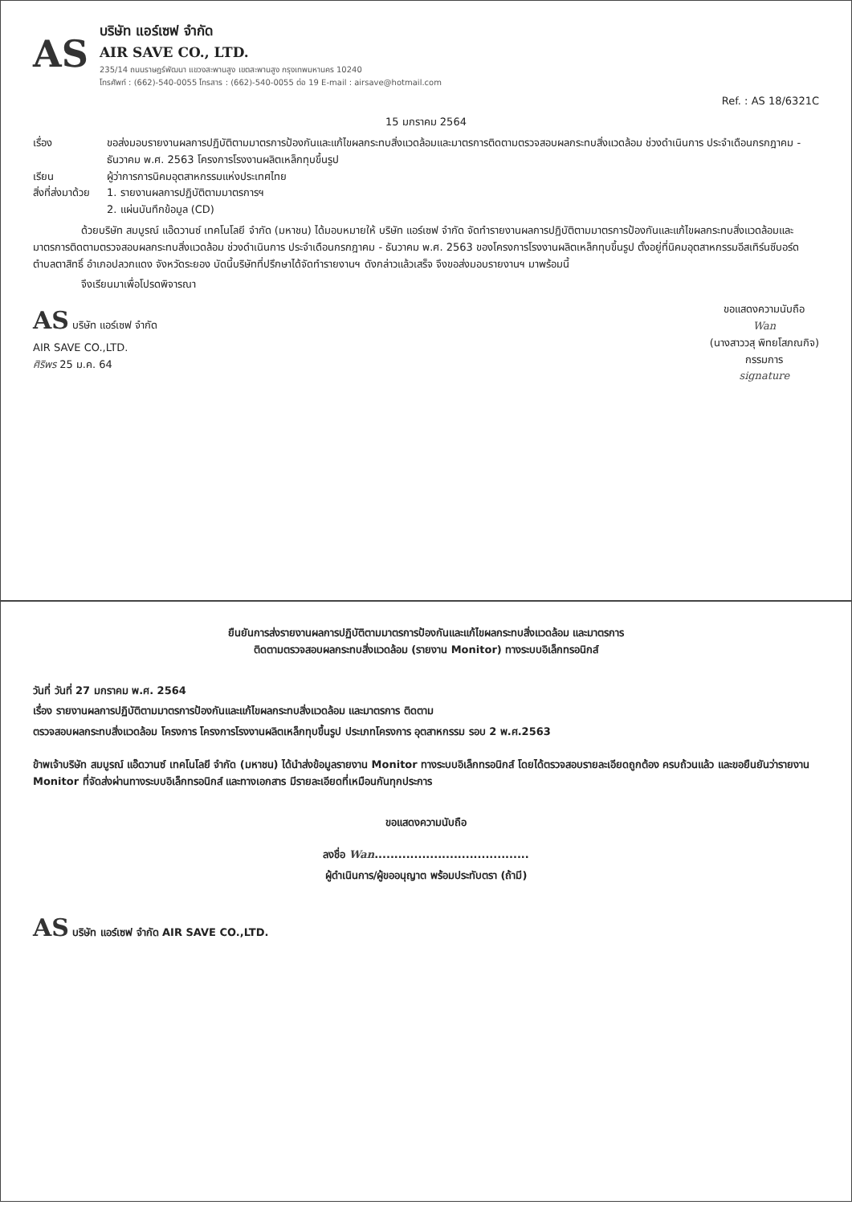AS
บริษัท แอร์เซฟ จำกัด
AIR SAVE CO., LTD.
235/14 ถนนราษฎร์พัฒนา แขวงสะพานสูง เขตสะพานสูง กรุงเทพมหานคร 10240
โทรศัพท์ : (662)-540-0055 โทรสาร : (662)-540-0055 ต่อ 19 E-mail : airsave@hotmail.com
Ref. : AS 18/6321C
15 มกราคม 2564
เรื่อง ขอส่งมอบรายงานผลการปฏิบัติตามมาตรการป้องกันและแก้ไขผลกระทบสิ่งแวดล้อมและมาตรการติดตามตรวจสอบผลกระทบสิ่งแวดล้อม ช่วงดำเนินการ ประจำเดือนกรกฎาคม - ธันวาคม พ.ศ. 2563 โครงการโรงงานผลิตเหล็กทุบขึ้นรูป
เรียน ผู้ว่าการการนิคมอุตสาหกรรมแห่งประเทศไทย
สิ่งที่ส่งมาด้วย
1. รายงานผลการปฏิบัติตามมาตรการฯ
2. แผ่นบันทึกข้อมูล (CD)
ด้วยบริษัท สมบูรณ์ แอ๊ดวานซ์ เทคโนโลยี จำกัด (มหาชน) ได้มอบหมายให้ บริษัท แอร์เซฟ จำกัด จัดทำรายงานผลการปฏิบัติตามมาตรการป้องกันและแก้ไขผลกระทบสิ่งแวดล้อมและมาตรการติดตามตรวจสอบผลกระทบสิ่งแวดล้อม ช่วงดำเนินการ ประจำเดือนกรกฎาคม - ธันวาคม พ.ศ. 2563 ของโครงการโรงงานผลิตเหล็กทุบขึ้นรูป ตั้งอยู่ที่นิคมอุตสาหกรรมอีสเทิร์นซีบอร์ด ตำบลตาสิทธิ์ อำเภอปลวกแดง จังหวัดระยอง บัดนี้บริษัทที่ปรึกษาได้จัดทำรายงานฯ ดังกล่าวแล้วเสร็จ จึงขอส่งมอบรายงานฯ มาพร้อมนี้
จึงเรียนมาเพื่อโปรดพิจารณา
AS บริษัท แอร์เซฟ จำกัด
AIR SAVE CO.,LTD.
ศิริพร 25 ม.ค. 64
ขอแสดงความนับถือ
Wan
(นางสาววสุ พิทยโสภณกิจ)
กรรมการ
signature
ยืนยันการส่งรายงานผลการปฏิบัติตามมาตรการป้องกันและแก้ไขผลกระทบสิ่งแวดล้อม และมาตรการ
ติดตามตรวจสอบผลกระทบสิ่งแวดล้อม (รายงาน Monitor) ทางระบบอิเล็กทรอนิกส์
วันที่ วันที่ 27 มกราคม พ.ศ. 2564
เรื่อง รายงานผลการปฏิบัติตามมาตรการป้องกันและแก้ไขผลกระทบสิ่งแวดล้อม และมาตรการ ติดตาม
ตรวจสอบผลกระทบสิ่งแวดล้อม โครงการ โครงการโรงงานผลิตเหล็กทุบขึ้นรูป ประเภทโครงการ อุตสาหกรรม รอบ 2 พ.ศ.2563
ข้าพเจ้าบริษัท สมบูรณ์ แอ๊ดวานซ์ เทคโนโลยี จำกัด (มหาชน) ได้นำส่งข้อมูลรายงาน Monitor ทางระบบอิเล็กทรอนิกส์ โดยได้ตรวจสอบรายละเอียดถูกต้อง ครบถ้วนแล้ว และขอยืนยันว่ารายงาน Monitor ที่จัดส่งผ่านทางระบบอิเล็กทรอนิกส์ และทางเอกสาร มีรายละเอียดที่เหมือนกันทุกประการ
ขอแสดงความนับถือ
ลงชื่อ Wan.......................................
ผู้ดำเนินการ/ผู้ขออนุญาต พร้อมประทับตรา (ถ้ามี)
AS บริษัท แอร์เซฟ จำกัด AIR SAVE CO.,LTD.